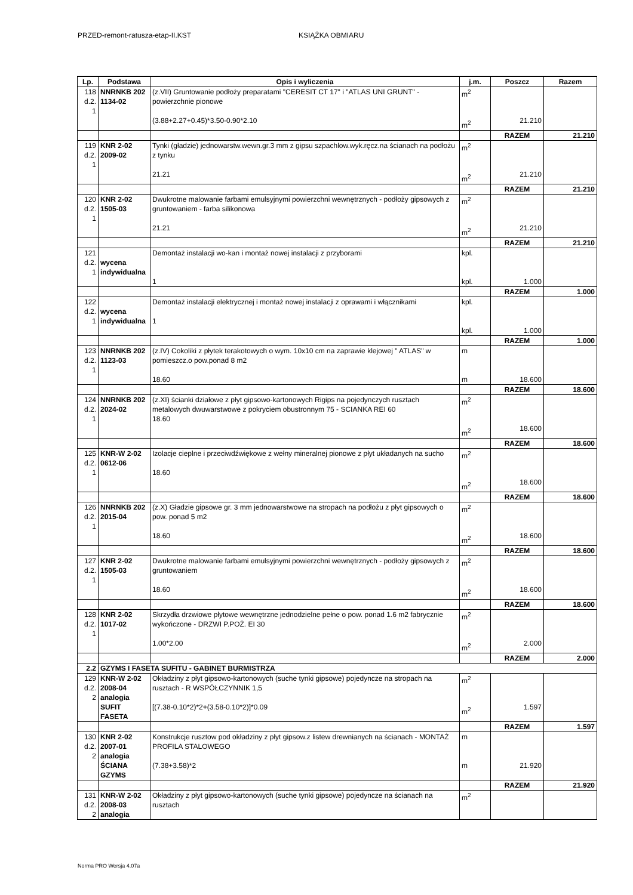PRZED-remont-ratusza-etap-II.KST KSIĄŻKA OBMIARU
| Lp. | Podstawa | Opis i wyliczenia | j.m. | Poszcz | Razem |
| --- | --- | --- | --- | --- | --- |
| 118 d.2. 1 | NNRNKB 202 1134-02 | (z.VII) Gruntowanie podłoży preparatami "CERESIT CT 17" i "ATLAS UNI GRUNT" - powierzchnie pionowe (3.88+2.27+0.45)*3.50-0.90*2.10 | m<sup>2</sup> m<sup>2</sup> | 21.210 | |
| | | | | RAZEM | 21.210 |
| 119 d.2. 1 | KNR 2-02 2009-02 | Tynki (gładzie) jednowarstw.wewn.gr.3 mm z gipsu szpachlow.wyk.ręcz.na ścianach na podłożu z tynku 21.21 | m<sup>2</sup> m<sup>2</sup> | 21.210 | |
| | | | | RAZEM | 21.210 |
| 120 d.2. 1 | KNR 2-02 1505-03 | Dwukrotne malowanie farbami emulsyjnymi powierzchni wewnętrznych - podłoży gipsowych z gruntowaniem - farba silikonowa 21.21 | m<sup>2</sup> m<sup>2</sup> | 21.210 | |
| | | | | RAZEM | 21.210 |
| 121 d.2. 1 | wycena indywidualna | Demontaż instalacji wo-kan i montaż nowej instalacji z przyborami 1 | kpl. kpl. | 1.000 | |
| | | | | RAZEM | 1.000 |
| 122 d.2. 1 | wycena indywidualna | Demontaż instalacji elektrycznej i montaż nowej instalacji z oprawami i włącznikami 1 | kpl. kpl. | 1.000 | |
| | | | | RAZEM | 1.000 |
| 123 d.2. 1 | NNRNKB 202 1123-03 | (z.IV) Cokoliki z płytek terakotowych o wym. 10x10 cm na zaprawie klejowej " ATLAS" w pomieszcz.o pow.ponad 8 m2 18.60 | m m | 18.600 | |
| | | | | RAZEM | 18.600 |
| 124 d.2. 1 | NNRNKB 202 2024-02 | (z.XI) ścianki działowe z płyt gipsowo-kartonowych Rigips na pojedynczych rusztach metalowych dwuwarstwowe z pokryciem obustronnym 75 - SCIANKA REI 60 18.60 | m<sup>2</sup> m<sup>2</sup> | 18.600 | |
| | | | | RAZEM | 18.600 |
| 125 d.2. 1 | KNR-W 2-02 0612-06 | Izolacje cieplne i przeciwdźwiękowe z wełny mineralnej pionowe z płyt układanych na sucho 18.60 | m<sup>2</sup> m<sup>2</sup> | 18.600 | |
| | | | | RAZEM | 18.600 |
| 126 d.2. 1 | NNRNKB 202 2015-04 | (z.X) Gładzie gipsowe gr. 3 mm jednowarstwowe na stropach na podłożu z płyt gipsowych o pow. ponad 5 m2 18.60 | m<sup>2</sup> m<sup>2</sup> | 18.600 | |
| | | | | RAZEM | 18.600 |
| 127 d.2. 1 | KNR 2-02 1505-03 | Dwukrotne malowanie farbami emulsyjnymi powierzchni wewnętrznych - podłoży gipsowych z gruntowaniem 18.60 | m<sup>2</sup> m<sup>2</sup> | 18.600 | |
| | | | | RAZEM | 18.600 |
| 128 d.2. 1 | KNR 2-02 1017-02 | Skrzydła drzwiowe płytowe wewnętrzne jednodzielne pełne o pow. ponad 1.6 m2 fabrycznie wykończone - DRZWI P.POŻ. EI 30 1.00*2.00 | m<sup>2</sup> m<sup>2</sup> | 2.000 | |
| | | | | RAZEM | 2.000 |
| 2.2 | GZYMS I FASETA SUFITU - GABINET BURMISTRZA | | | | |
| 129 d.2. 2 | KNR-W 2-02 2008-04 analogia SUFIT FASETA | Okładziny z płyt gipsowo-kartonowych (suche tynki gipsowe) pojedyncze na stropach na rusztach - R WSPÓŁCZYNNIK 1,5 [(7.38-0.10*2)*2+(3.58-0.10*2)]*0.09 | m<sup>2</sup> m<sup>2</sup> | 1.597 | |
| | | | | RAZEM | 1.597 |
| 130 d.2. 2 | KNR 2-02 2007-01 analogia ŚCIANA GZYMS | Konstrukcje rusztow pod okładziny z płyt gipsow.z listew drewnianych na ścianach - MONTAŻ PROFILA STALOWEGO (7.38+3.58)*2 | m m | 21.920 | |
| | | | | RAZEM | 21.920 |
| 131 d.2. 2 | KNR-W 2-02 2008-03 analogia | Okładziny z płyt gipsowo-kartonowych (suche tynki gipsowe) pojedyncze na ścianach na rusztach | m<sup>2</sup> | | |
Norma PRO Wersja 4.07a